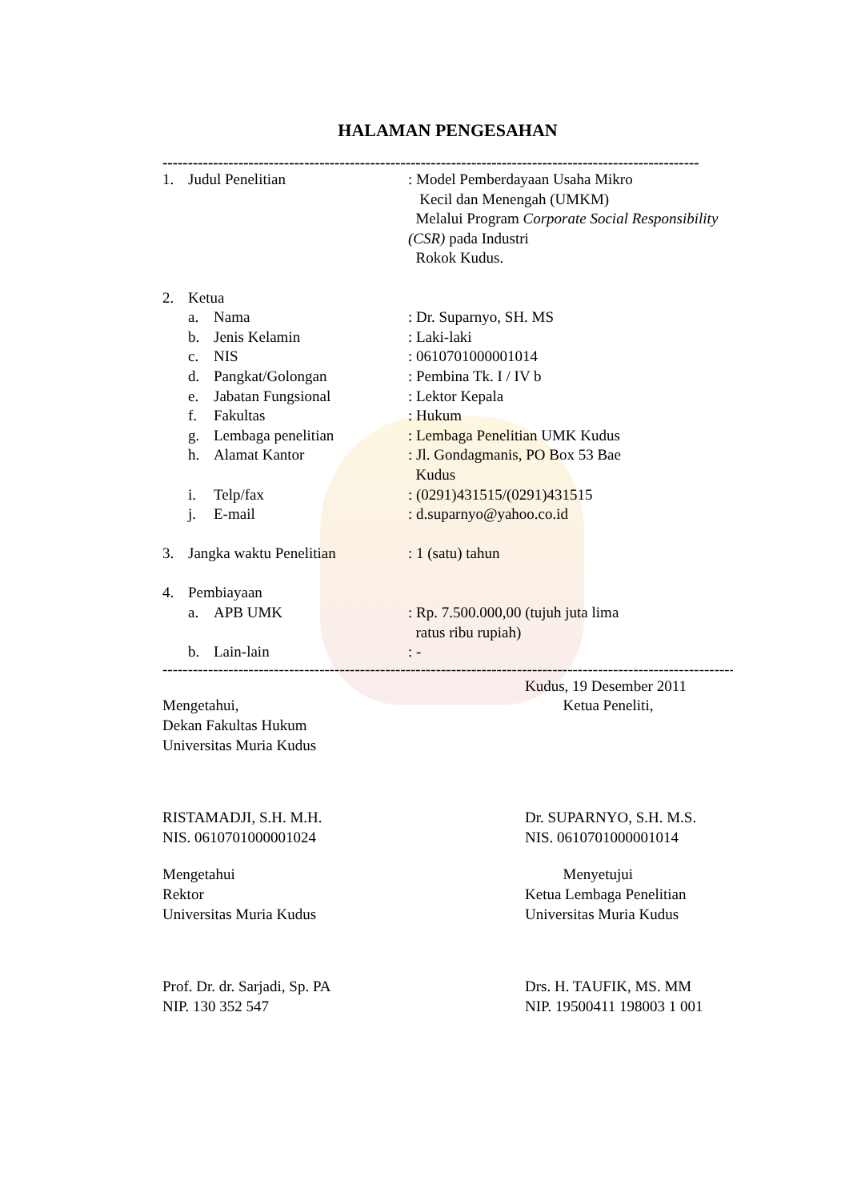HALAMAN PENGESAHAN
----------------------------------------------------------------------------------------------------------
| 1. | Judul Penelitian | | : Model Pemberdayaan Usaha Mikro Kecil dan Menengah (UMKM) Melalui Program Corporate Social Responsibility (CSR) pada Industri Rokok Kudus. |
| 2. | Ketua | | |
| | a. | Nama | : Dr. Suparnyo, SH. MS |
| | b. | Jenis Kelamin | : Laki-laki |
| | c. | NIS | : 0610701000001014 |
| | d. | Pangkat/Golongan | : Pembina Tk. I / IV b |
| | e. | Jabatan Fungsional | : Lektor Kepala |
| | f. | Fakultas | : Hukum |
| | g. | Lembaga penelitian | : Lembaga Penelitian UMK Kudus |
| | h. | Alamat Kantor | : Jl. Gondagmanis, PO Box 53 Bae Kudus |
| | i. | Telp/fax | : (0291)431515/(0291)431515 |
| | j. | E-mail | : d.suparnyo@yahoo.co.id |
| 3. | Jangka waktu Penelitian | | : 1 (satu) tahun |
| 4. | Pembiayaan | | |
| | a. | APB UMK | : Rp. 7.500.000,00 (tujuh juta lima ratus ribu rupiah) |
| | b. | Lain-lain | : - |
------------------------------------------------------------------------------------------------------------------------------------
Kudus, 19 Desember 2011
Mengetahui,
Dekan Fakultas Hukum
Universitas Muria Kudus
Ketua Peneliti,
RISTAMADJI, S.H. M.H.
NIS. 0610701000001024
Dr. SUPARNYO, S.H. M.S.
NIS. 0610701000001014
Mengetahui
Rektor
Universitas Muria Kudus
Menyetujui
Ketua Lembaga Penelitian
Universitas Muria Kudus
Prof. Dr. dr. Sarjadi, Sp. PA
NIP. 130 352 547
Drs. H. TAUFIK, MS. MM
NIP. 19500411 198003 1 001